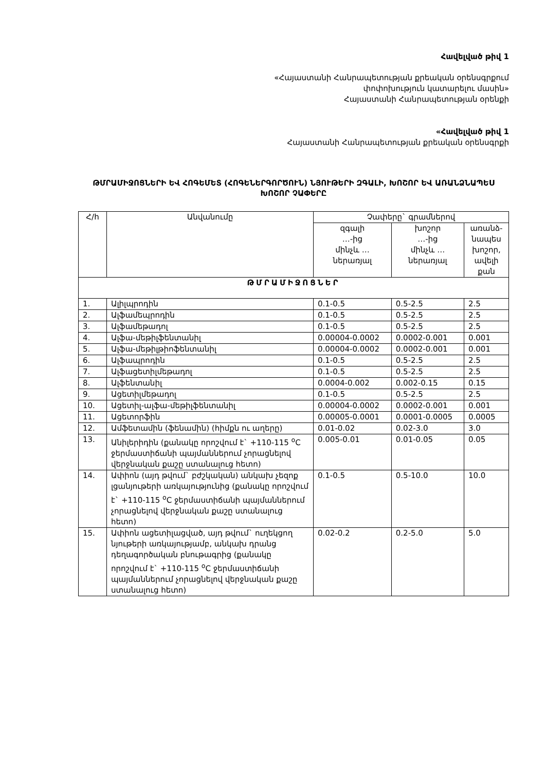Հավելված թիվ 1
«Հայաստանի Հանրապետության քրեական օրենսգրքում
փոփոխություն կատարելու մասին»
Հայաստանի Հանրապետության օրենքի
«Հավելված թիվ 1
Հայաստանի Հանրապետության քրեական օրենսգրքի
ԹՄՐԱՄԻՋՈՑՆԵՐԻ ԵՎ ՀՈԳԵՄԵՏ (ՀՈԳԵՆԵՐԳՈՐԾՈՒՆ) ՆՅՈՒԹԵՐԻ ԶԳԱԼԻ, ԽՈՇՈՐ ԵՎ ԱՌԱՆՁՆԱՊԵՍ ԽՈՇՈՐ ՉԱՓԵՐԸ
| Հ/հ | Անվանումը | Չափերը` գրամներով | | |
| --- | --- | --- | --- | --- |
| | | զգալի …-ից մինչև … ներառյալ | խոշոր …-ից մինչև … ներառյալ | առանձ- նապես խոշոր, ավելի քան |
| ԹՄՐԱՄԻՋՈՑՆԵՐ | | | | |
| 1. | Ալիլպրոդին | 0.1-0.5 | 0.5-2.5 | 2.5 |
| 2. | Ալֆամեպրոդին | 0.1-0.5 | 0.5-2.5 | 2.5 |
| 3. | Ալֆամեթադոլ | 0.1-0.5 | 0.5-2.5 | 2.5 |
| 4. | Ալֆա-մեթիլֆենտանիլ | 0.00004-0.0002 | 0.0002-0.001 | 0.001 |
| 5. | Ալֆա-մեթիլթիոֆենտանիլ | 0.00004-0.0002 | 0.0002-0.001 | 0.001 |
| 6. | Ալֆապրոդին | 0.1-0.5 | 0.5-2.5 | 2.5 |
| 7. | Ալֆացետիլմեթադոլ | 0.1-0.5 | 0.5-2.5 | 2.5 |
| 8. | Ալֆենտանիլ | 0.0004-0.002 | 0.002-0.15 | 0.15 |
| 9. | Ացետիլմեթադոլ | 0.1-0.5 | 0.5-2.5 | 2.5 |
| 10. | Ացետիլ-ալֆա-մեթիլֆենտանիլ | 0.00004-0.0002 | 0.0002-0.001 | 0.001 |
| 11. | Ացետորֆին | 0.00005-0.0001 | 0.0001-0.0005 | 0.0005 |
| 12. | Ամֆետամին (ֆենամին) (հիմքն ու աղերը) | 0.01-0.02 | 0.02-3.0 | 3.0 |
| 13. | Անիլերիդին (քանակը որոշվում է` +110-115 <sup>o</sup>C ջերմաստիճանի պայմաններում չորացնելով վերջնական քաշը ստանալուց հետո) | 0.005-0.01 | 0.01-0.05 | 0.05 |
| 14. | Ափիոն (այդ թվում` բժշկական) անկախ չեզոք լցանյութերի առկայությունից (քանակը որոշվում է` +110-115 <sup>o</sup>C ջերմաստիճանի պայմաններում չորացնելով վերջնական քաշը ստանալուց հետո) | 0.1-0.5 | 0.5-10.0 | 10.0 |
| 15. | Ափիոն ացետիլացված, այդ թվում` ուղեկցող նյութերի առկայությամբ, անկախ դրանց դեղագործական բնութագրից (քանակը որոշվում է` +110-115 <sup>o</sup>C ջերմաստիճանի պայմաններում չորացնելով վերջնական քաշը ստանալուց հետո) | 0.02-0.2 | 0.2-5.0 | 5.0 |